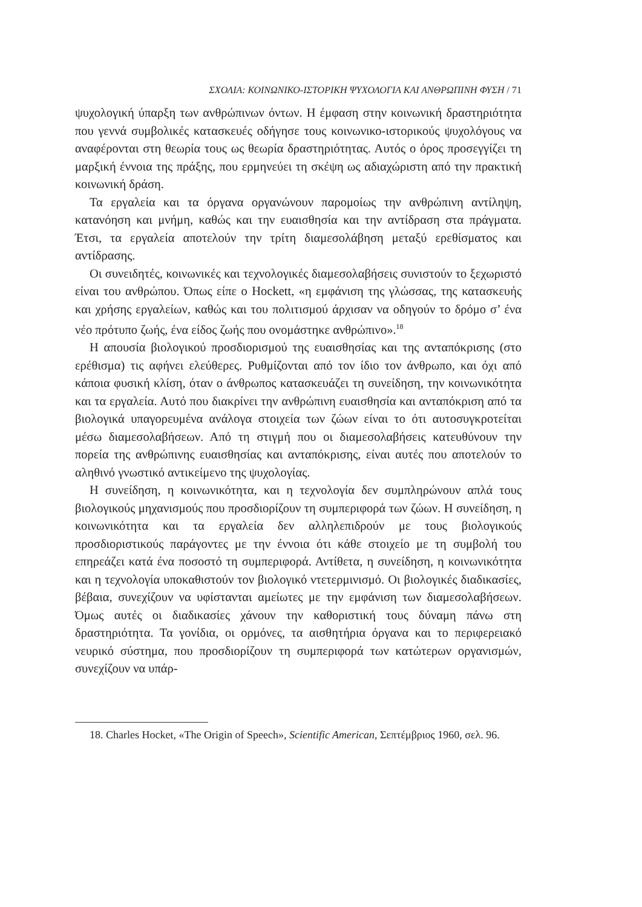ΣΧΟΛΙΑ: ΚΟΙΝΩΝΙΚΟ-ΙΣΤΟΡΙΚΗ ΨΥΧΟΛΟΓΙΑ ΚΑΙ ΑΝΘΡΩΠΙΝΗ ΦΥΣΗ / 71
ψυχολογική ύπαρξη των ανθρώπινων όντων. Η έμφαση στην κοινωνική δραστηριότητα που γεννά συμβολικές κατασκευές οδήγησε τους κοινωνικο-ιστορικούς ψυχολόγους να αναφέρονται στη θεωρία τους ως θεωρία δραστηριότητας. Αυτός ο όρος προσεγγίζει τη μαρξική έννοια της πράξης, που ερμηνεύει τη σκέψη ως αδιαχώριστη από την πρακτική κοινωνική δράση.
Τα εργαλεία και τα όργανα οργανώνουν παρομοίως την ανθρώπινη αντίληψη, κατανόηση και μνήμη, καθώς και την ευαισθησία και την αντίδραση στα πράγματα. Έτσι, τα εργαλεία αποτελούν την τρίτη διαμεσολάβηση μεταξύ ερεθίσματος και αντίδρασης.
Οι συνειδητές, κοινωνικές και τεχνολογικές διαμεσολαβήσεις συνιστούν το ξεχωριστό είναι του ανθρώπου. Όπως είπε ο Hockett, «η εμφάνιση της γλώσσας, της κατασκευής και χρήσης εργαλείων, καθώς και του πολιτισμού άρχισαν να οδηγούν το δρόμο σ’ ένα νέο πρότυπο ζωής, ένα είδος ζωής που ονομάστηκε ανθρώπινο».<sup>18</sup>
Η απουσία βιολογικού προσδιορισμού της ευαισθησίας και της ανταπόκρισης (στο ερέθισμα) τις αφήνει ελεύθερες. Ρυθμίζονται από τον ίδιο τον άνθρωπο, και όχι από κάποια φυσική κλίση, όταν ο άνθρωπος κατασκευάζει τη συνείδηση, την κοινωνικότητα και τα εργαλεία. Αυτό που διακρίνει την ανθρώπινη ευαισθησία και ανταπόκριση από τα βιολογικά υπαγορευμένα ανάλογα στοιχεία των ζώων είναι το ότι αυτοσυγκροτείται μέσω διαμεσολαβήσεων. Από τη στιγμή που οι διαμεσολαβήσεις κατευθύνουν την πορεία της ανθρώπινης ευαισθησίας και ανταπόκρισης, είναι αυτές που αποτελούν το αληθινό γνωστικό αντικείμενο της ψυχολογίας.
Η συνείδηση, η κοινωνικότητα, και η τεχνολογία δεν συμπληρώνουν απλά τους βιολογικούς μηχανισμούς που προσδιορίζουν τη συμπεριφορά των ζώων. Η συνείδηση, η κοινωνικότητα και τα εργαλεία δεν αλληλεπιδρούν με τους βιολογικούς προσδιοριστικούς παράγοντες με την έννοια ότι κάθε στοιχείο με τη συμβολή του επηρεάζει κατά ένα ποσοστό τη συμπεριφορά. Αντίθετα, η συνείδηση, η κοινωνικότητα και η τεχνολογία υποκαθιστούν τον βιολογικό ντετερμινισμό. Οι βιολογικές διαδικασίες, βέβαια, συνεχίζουν να υφίστανται αμείωτες με την εμφάνιση των διαμεσολαβήσεων. Όμως αυτές οι διαδικασίες χάνουν την καθοριστική τους δύναμη πάνω στη δραστηριότητα. Τα γονίδια, οι ορμόνες, τα αισθητήρια όργανα και το περιφερειακό νευρικό σύστημα, που προσδιορίζουν τη συμπεριφορά των κατώτερων οργανισμών, συνεχίζουν να υπάρ-
18. Charles Hocket, «The Origin of Speech», Scientific American, Σεπτέμβριος 1960, σελ. 96.